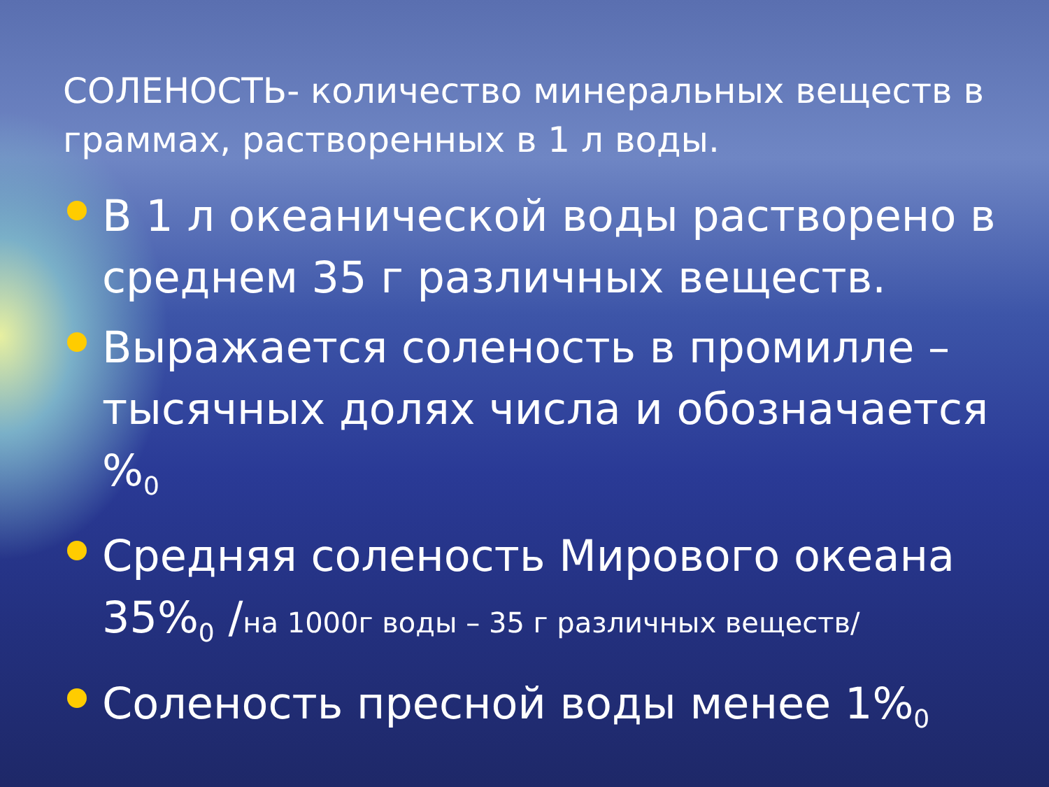СОЛЕНОСТЬ- количество минеральных веществ в граммах, растворенных в 1 л воды.
В 1 л океанической воды растворено в среднем 35 г различных веществ.
Выражается соленость в промилле – тысячных долях числа и обозначается %<sub>0</sub>
Средняя соленость Мирового океана 35%<sub>0</sub> /на 1000г воды – 35 г различных веществ/
Соленость пресной воды менее 1%<sub>0</sub>